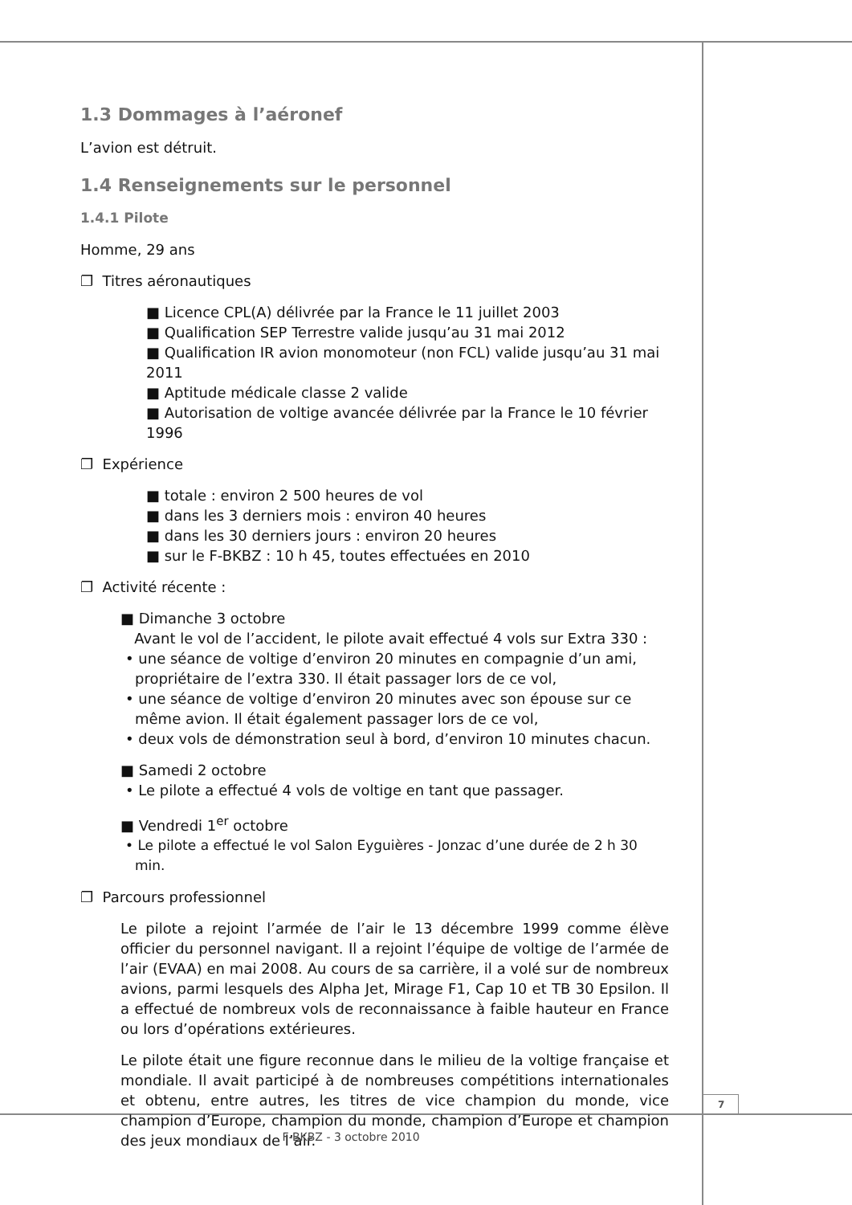7
1.3 Dommages à l’aéronef
L’avion est détruit.
1.4 Renseignements sur le personnel
1.4.1 Pilote
Homme, 29 ans
❐ Titres aéronautiques
■ Licence CPL(A) délivrée par la France le 11 juillet 2003
■ Qualification SEP Terrestre valide jusqu’au 31 mai 2012
■ Qualification IR avion monomoteur (non FCL) valide jusqu’au 31 mai 2011
■ Aptitude médicale classe 2 valide
■ Autorisation de voltige avancée délivrée par la France le 10 février 1996
❐ Expérience
■ totale : environ 2 500 heures de vol
■ dans les 3 derniers mois : environ 40 heures
■ dans les 30 derniers jours : environ 20 heures
■ sur le F-BKBZ : 10 h 45, toutes effectuées en 2010
❐ Activité récente :
■ Dimanche 3 octobre
Avant le vol de l’accident, le pilote avait effectué 4 vols sur Extra 330 :
• une séance de voltige d’environ 20 minutes en compagnie d’un ami, propriétaire de l’extra 330. Il était passager lors de ce vol,
• une séance de voltige d’environ 20 minutes avec son épouse sur ce même avion. Il était également passager lors de ce vol,
• deux vols de démonstration seul à bord, d’environ 10 minutes chacun.
■ Samedi 2 octobre
• Le pilote a effectué 4 vols de voltige en tant que passager.
■ Vendredi 1<sup>er</sup> octobre
• Le pilote a effectué le vol Salon Eyguières - Jonzac d’une durée de 2 h 30 min.
❐ Parcours professionnel
Le pilote a rejoint l’armée de l’air le 13 décembre 1999 comme élève officier du personnel navigant. Il a rejoint l’équipe de voltige de l’armée de l’air (EVAA) en mai 2008. Au cours de sa carrière, il a volé sur de nombreux avions, parmi lesquels des Alpha Jet, Mirage F1, Cap 10 et TB 30 Epsilon. Il a effectué de nombreux vols de reconnaissance à faible hauteur en France ou lors d’opérations extérieures.
Le pilote était une figure reconnue dans le milieu de la voltige française et mondiale. Il avait participé à de nombreuses compétitions internationales et obtenu, entre autres, les titres de vice champion du monde, vice champion d’Europe, champion du monde, champion d’Europe et champion des jeux mondiaux de l’air.
F-BKBZ - 3 octobre 2010